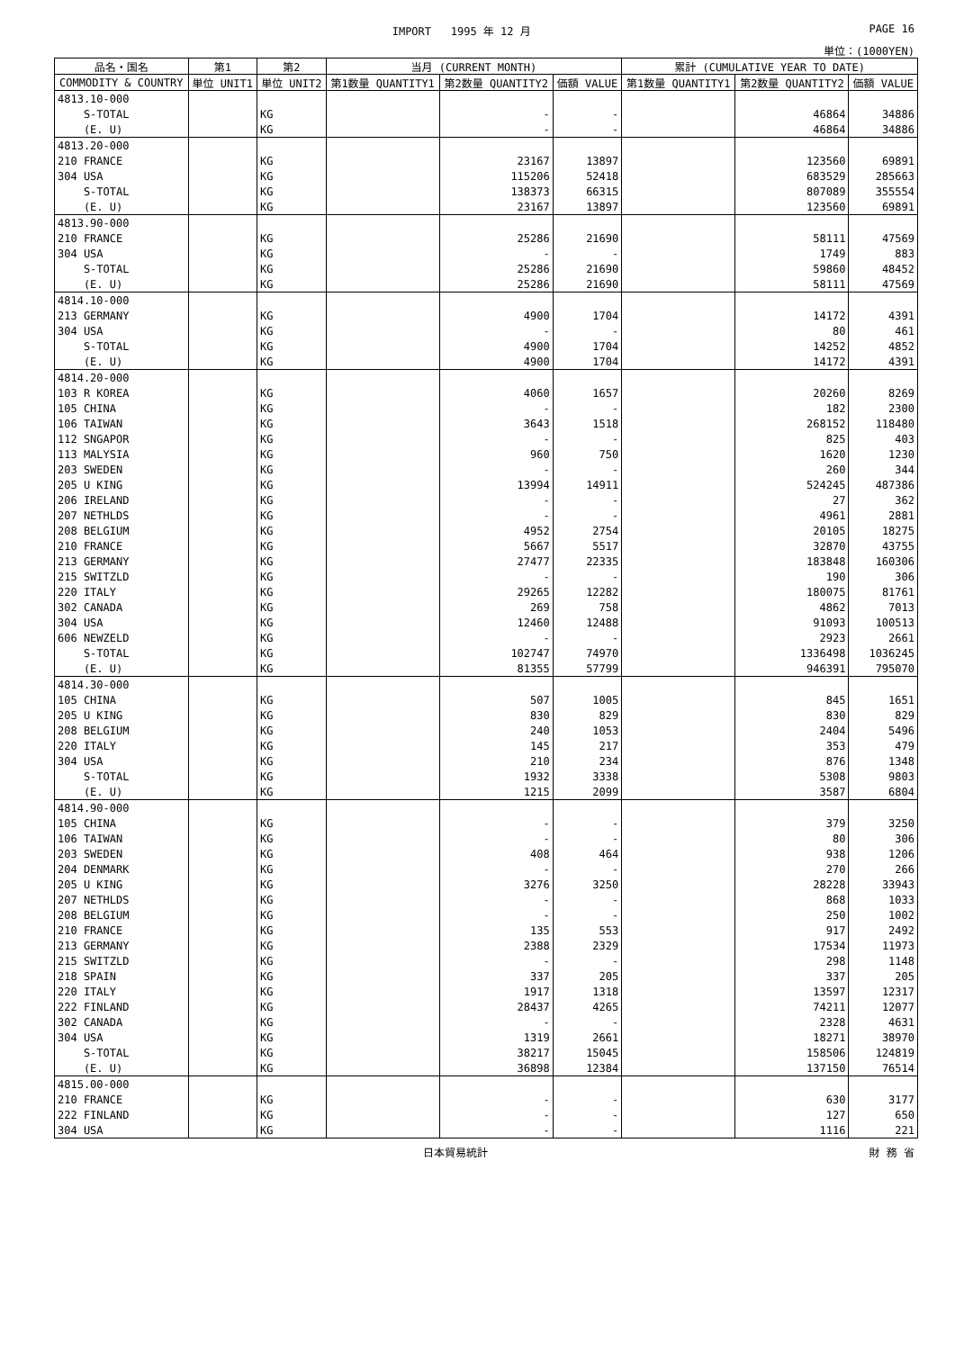IMPORT 1995 年 12 月 PAGE 16
単位：(1000YEN)
| 品名・国名 | 第1 | 第2 | 当月 (CURRENT MONTH) | | | 累計 (CUMULATIVE YEAR TO DATE) | | |
| --- | --- | --- | --- | --- | --- | --- | --- | --- |
| COMMODITY & COUNTRY | 単位 UNIT1 | 単位 UNIT2 | 第1数量 QUANTITY1 | 第2数量 QUANTITY2 | 価額 VALUE | 第1数量 QUANTITY1 | 第2数量 QUANTITY2 | 価額 VALUE |
| 4813.10-000 | | | | | | | | |
| S-TOTAL | | KG | | - | - | | 46864 | 34886 |
| (E. U) | | KG | | - | - | | 46864 | 34886 |
| 4813.20-000 | | | | | | | | |
| 210 FRANCE | | KG | | 23167 | 13897 | | 123560 | 69891 |
| 304 USA | | KG | | 115206 | 52418 | | 683529 | 285663 |
| S-TOTAL | | KG | | 138373 | 66315 | | 807089 | 355554 |
| (E. U) | | KG | | 23167 | 13897 | | 123560 | 69891 |
| 4813.90-000 | | | | | | | | |
| 210 FRANCE | | KG | | 25286 | 21690 | | 58111 | 47569 |
| 304 USA | | KG | | - | - | | 1749 | 883 |
| S-TOTAL | | KG | | 25286 | 21690 | | 59860 | 48452 |
| (E. U) | | KG | | 25286 | 21690 | | 58111 | 47569 |
| 4814.10-000 | | | | | | | | |
| 213 GERMANY | | KG | | 4900 | 1704 | | 14172 | 4391 |
| 304 USA | | KG | | - | - | | 80 | 461 |
| S-TOTAL | | KG | | 4900 | 1704 | | 14252 | 4852 |
| (E. U) | | KG | | 4900 | 1704 | | 14172 | 4391 |
| 4814.20-000 | | | | | | | | |
| 103 R KOREA | | KG | | 4060 | 1657 | | 20260 | 8269 |
| 105 CHINA | | KG | | - | - | | 182 | 2300 |
| 106 TAIWAN | | KG | | 3643 | 1518 | | 268152 | 118480 |
| 112 SNGAPOR | | KG | | - | - | | 825 | 403 |
| 113 MALYSIA | | KG | | 960 | 750 | | 1620 | 1230 |
| 203 SWEDEN | | KG | | - | - | | 260 | 344 |
| 205 U KING | | KG | | 13994 | 14911 | | 524245 | 487386 |
| 206 IRELAND | | KG | | - | - | | 27 | 362 |
| 207 NETHLDS | | KG | | - | - | | 4961 | 2881 |
| 208 BELGIUM | | KG | | 4952 | 2754 | | 20105 | 18275 |
| 210 FRANCE | | KG | | 5667 | 5517 | | 32870 | 43755 |
| 213 GERMANY | | KG | | 27477 | 22335 | | 183848 | 160306 |
| 215 SWITZLD | | KG | | - | - | | 190 | 306 |
| 220 ITALY | | KG | | 29265 | 12282 | | 180075 | 81761 |
| 302 CANADA | | KG | | 269 | 758 | | 4862 | 7013 |
| 304 USA | | KG | | 12460 | 12488 | | 91093 | 100513 |
| 606 NEWZELD | | KG | | - | - | | 2923 | 2661 |
| S-TOTAL | | KG | | 102747 | 74970 | | 1336498 | 1036245 |
| (E. U) | | KG | | 81355 | 57799 | | 946391 | 795070 |
| 4814.30-000 | | | | | | | | |
| 105 CHINA | | KG | | 507 | 1005 | | 845 | 1651 |
| 205 U KING | | KG | | 830 | 829 | | 830 | 829 |
| 208 BELGIUM | | KG | | 240 | 1053 | | 2404 | 5496 |
| 220 ITALY | | KG | | 145 | 217 | | 353 | 479 |
| 304 USA | | KG | | 210 | 234 | | 876 | 1348 |
| S-TOTAL | | KG | | 1932 | 3338 | | 5308 | 9803 |
| (E. U) | | KG | | 1215 | 2099 | | 3587 | 6804 |
| 4814.90-000 | | | | | | | | |
| 105 CHINA | | KG | | - | - | | 379 | 3250 |
| 106 TAIWAN | | KG | | - | - | | 80 | 306 |
| 203 SWEDEN | | KG | | 408 | 464 | | 938 | 1206 |
| 204 DENMARK | | KG | | - | - | | 270 | 266 |
| 205 U KING | | KG | | 3276 | 3250 | | 28228 | 33943 |
| 207 NETHLDS | | KG | | - | - | | 868 | 1033 |
| 208 BELGIUM | | KG | | - | - | | 250 | 1002 |
| 210 FRANCE | | KG | | 135 | 553 | | 917 | 2492 |
| 213 GERMANY | | KG | | 2388 | 2329 | | 17534 | 11973 |
| 215 SWITZLD | | KG | | - | - | | 298 | 1148 |
| 218 SPAIN | | KG | | 337 | 205 | | 337 | 205 |
| 220 ITALY | | KG | | 1917 | 1318 | | 13597 | 12317 |
| 222 FINLAND | | KG | | 28437 | 4265 | | 74211 | 12077 |
| 302 CANADA | | KG | | - | - | | 2328 | 4631 |
| 304 USA | | KG | | 1319 | 2661 | | 18271 | 38970 |
| S-TOTAL | | KG | | 38217 | 15045 | | 158506 | 124819 |
| (E. U) | | KG | | 36898 | 12384 | | 137150 | 76514 |
| 4815.00-000 | | | | | | | | |
| 210 FRANCE | | KG | | - | - | | 630 | 3177 |
| 222 FINLAND | | KG | | - | - | | 127 | 650 |
| 304 USA | | KG | | - | - | | 1116 | 221 |
日本貿易統計 財 務 省